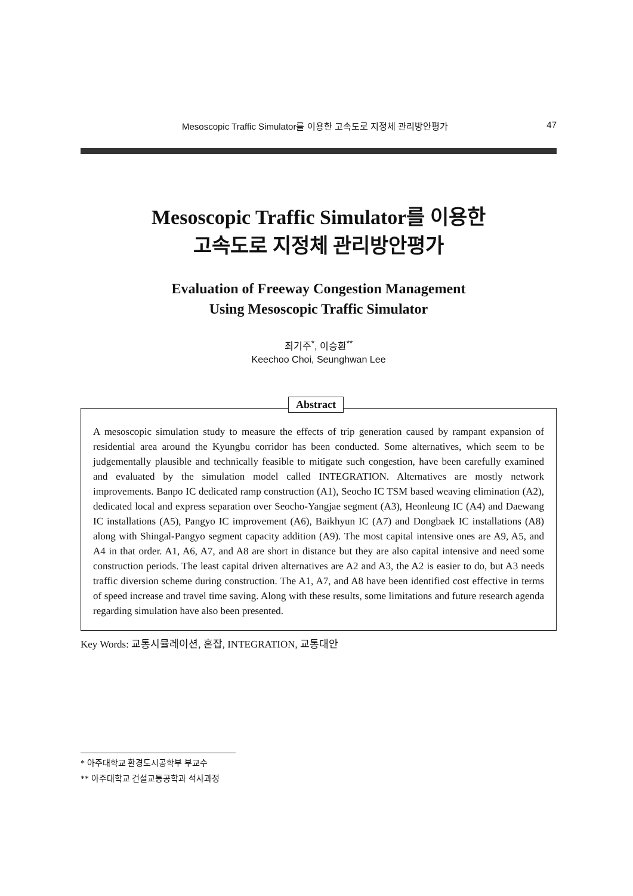Mesoscopic Traffic Simulator를 이용한 고속도로 지정체 관리방안평가 47
Mesoscopic Traffic Simulator를 이용한
고속도로 지정체 관리방안평가
Evaluation of Freeway Congestion Management
Using Mesoscopic Traffic Simulator
최기주<sup>*</sup>, 이승환<sup>**</sup>
Keechoo Choi, Seunghwan Lee
Abstract
A mesoscopic simulation study to measure the effects of trip generation caused by rampant expansion of residential area around the Kyungbu corridor has been conducted. Some alternatives, which seem to be judgementally plausible and technically feasible to mitigate such congestion, have been carefully examined and evaluated by the simulation model called INTEGRATION. Alternatives are mostly network improvements. Banpo IC dedicated ramp construction (A1), Seocho IC TSM based weaving elimination (A2), dedicated local and express separation over Seocho-Yangjae segment (A3), Heonleung IC (A4) and Daewang IC installations (A5), Pangyo IC improvement (A6), Baikhyun IC (A7) and Dongbaek IC installations (A8) along with Shingal-Pangyo segment capacity addition (A9). The most capital intensive ones are A9, A5, and A4 in that order. A1, A6, A7, and A8 are short in distance but they are also capital intensive and need some construction periods. The least capital driven alternatives are A2 and A3, the A2 is easier to do, but A3 needs traffic diversion scheme during construction. The A1, A7, and A8 have been identified cost effective in terms of speed increase and travel time saving. Along with these results, some limitations and future research agenda regarding simulation have also been presented.
Key Words: 교통시뮬레이션, 혼잡, INTEGRATION, 교통대안
* 아주대학교 환경도시공학부 부교수
** 아주대학교 건설교통공학과 석사과정